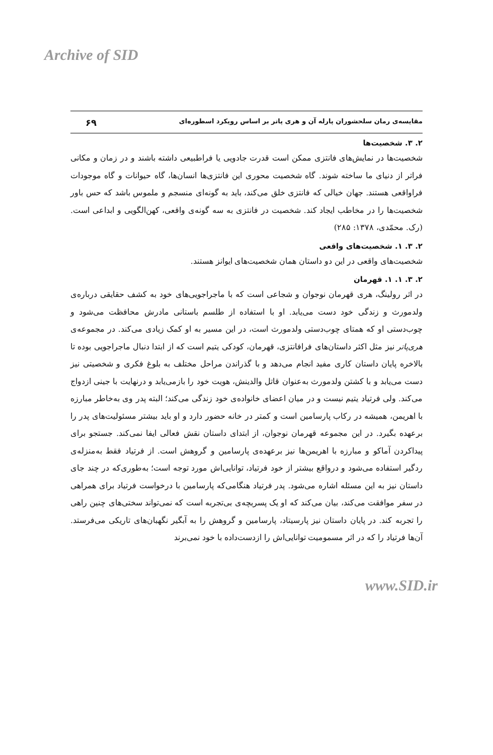Archive of SID
مقایسه‌ی رمان سلحشوران پارله آن و هری پاتر بر اساس رویکرد اسطوره‌ای ۶۹
۲. ۳. شخصیت‌ها
شخصیت‌ها در نمایش‌های فانتزی ممکن است قدرت جادویی یا فراطبیعی داشته باشند و در زمان و مکانی فراتر از دنیای ما ساخته شوند. گاه شخصیت محوری این فانتزی‌ها انسان‌ها، گاه حیوانات و گاه موجودات فراواقعی هستند. جهان خیالی که فانتزی خلق می‌کند، باید به گونه‌ای منسجم و ملموس باشد که حس باور شخصیت‌ها را در مخاطب ایجاد کند. شخصیت در فانتزی به سه گونه‌ی واقعی، کهن‌الگویی و ابداعی است. (رک. محمّدی، ۱۳۷۸: ۲۸۵)
۲. ۳. ۱. شخصیت‌های واقعی
شخصیت‌های واقعی در این دو داستان همان شخصیت‌های ایوانز هستند.
۲. ۳. ۱. ۱. قهرمان
در اثر رولینگ، هری قهرمان نوجوان و شجاعی است که با ماجراجویی‌های خود به کشف حقایقی درباره‌ی ولدمورث و زندگی خود دست می‌یابد. او با استفاده از طلسم باستانی مادرش محافظت می‌شود و چوب‌دستی او که همتای چوب‌دستی ولدمورث است، در این مسیر به او کمک زیادی می‌کند. در مجموعه‌ی هری‌پاتر نیز مثل اکثر داستان‌های فرافانتزی، قهرمان، کودکی یتیم است که از ابتدا دنبال ماجراجویی بوده تا بالاخره پایان داستان کاری مفید انجام می‌دهد و با گذراندن مراحل مختلف به بلوغ فکری و شخصیتی نیز دست می‌یابد و با کشتن ولدمورث به‌عنوان قاتل والدینش، هویت خود را بازمی‌یابد و درنهایت با جینی ازدواج می‌کند. ولی فرتیاد یتیم نیست و در میان اعضای خانواده‌ی خود زندگی می‌کند؛ البته پدر وی به‌خاطر مبارزه با اهریمن، همیشه در رکاب پارسامین است و کمتر در خانه حضور دارد و او باید بیشتر مسئولیت‌های پدر را برعهده بگیرد. در این مجموعه قهرمان نوجوان، از ابتدای داستان نقش فعالی ایفا نمی‌کند. جستجو برای پیداکردن آماکو و مبارزه با اهریمن‌ها نیز برعهده‌ی پارسامین و گروهش است. از فرتیاد فقط به‌منزله‌ی ردگیر استفاده می‌شود و درواقع بیشتر از خود فرتیاد، توانایی‌اش مورد توجه است؛ به‌طوری‌که در چند جای داستان نیز به این مسئله اشاره می‌شود. پدر فرتیاد هنگامی‌که پارسامین با درخواست فرتیاد برای همراهی در سفر موافقت می‌کند، بیان می‌کند که او یک پسربچه‌ی بی‌تجربه است که نمی‌تواند سختی‌های چنین راهی را تجربه کند. در پایان داستان نیز پارسیتاد، پارسامین و گروهش را به آبگیر نگهبان‌های تاریکی می‌فرستد. آن‌ها فرتیاد را که در اثر مسمومیت توانایی‌اش را ازدست‌داده با خود نمی‌برند
www.SID.ir